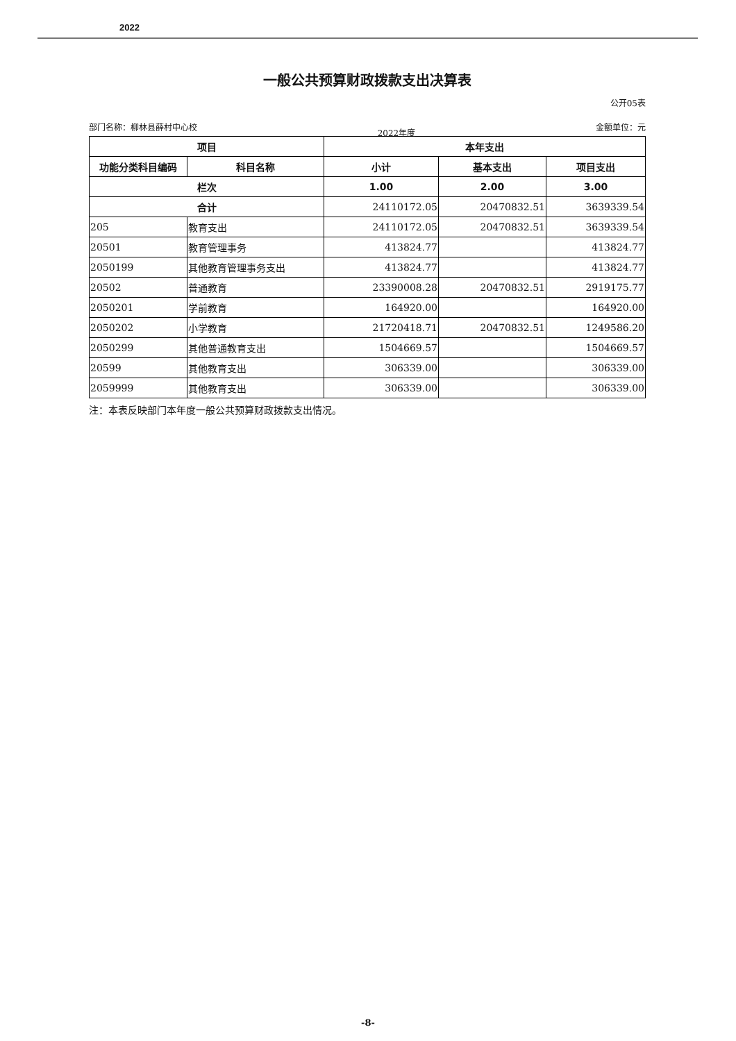2022
一般公共预算财政拨款支出决算表
公开05表
部门名称：柳林县薛村中心校 2022年度 金额单位：元
| 项目 | | 本年支出 | | |
| --- | --- | --- | --- | --- |
| 功能分类科目编码 | 科目名称 | 小计 | 基本支出 | 项目支出 |
| 栏次 | | 1.00 | 2.00 | 3.00 |
| 合计 | | 24110172.05 | 20470832.51 | 3639339.54 |
| 205 | 教育支出 | 24110172.05 | 20470832.51 | 3639339.54 |
| 20501 | 教育管理事务 | 413824.77 | | 413824.77 |
| 2050199 | 其他教育管理事务支出 | 413824.77 | | 413824.77 |
| 20502 | 普通教育 | 23390008.28 | 20470832.51 | 2919175.77 |
| 2050201 | 学前教育 | 164920.00 | | 164920.00 |
| 2050202 | 小学教育 | 21720418.71 | 20470832.51 | 1249586.20 |
| 2050299 | 其他普通教育支出 | 1504669.57 | | 1504669.57 |
| 20599 | 其他教育支出 | 306339.00 | | 306339.00 |
| 2059999 | 其他教育支出 | 306339.00 | | 306339.00 |
注：本表反映部门本年度一般公共预算财政拨款支出情况。
-8-